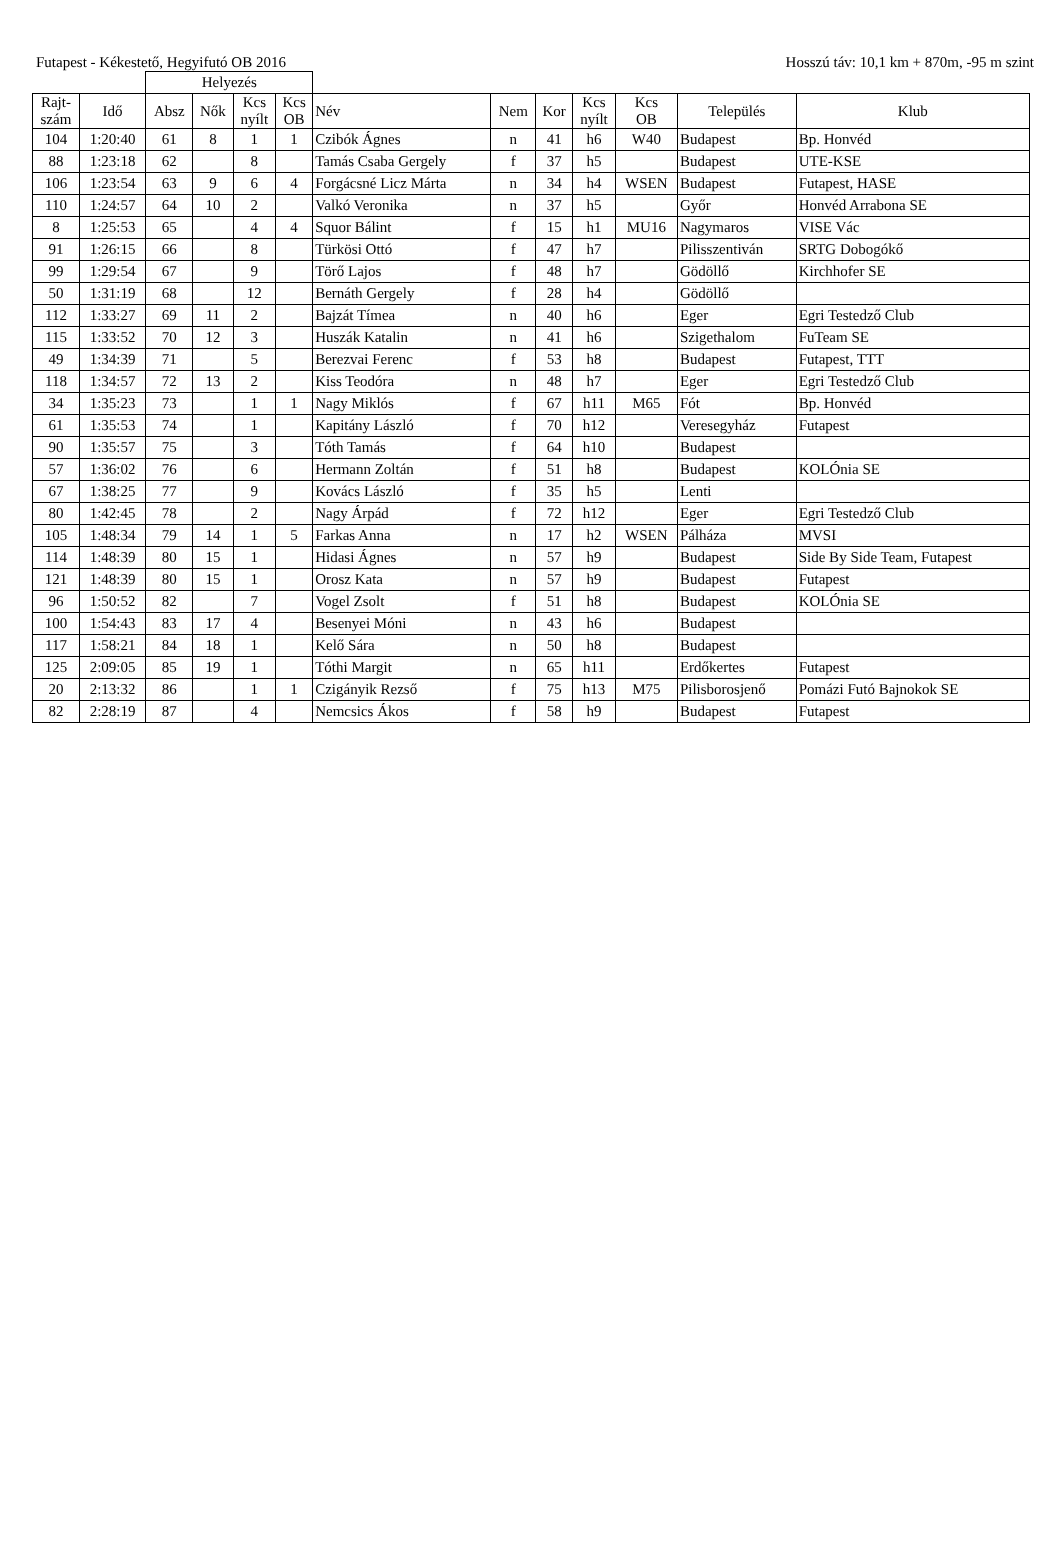Futapest - Kékestető, Hegyifutó OB 2016 Hosszú táv: 10,1 km + 870m, -95 m szint
| | | Helyezés | | | | | | | | | | |
| --- | --- | --- | --- | --- | --- | --- | --- | --- | --- | --- | --- | --- |
| Rajt- szám | Idő | Absz | Nők | Kcs nyílt | Kcs OB | Név | Nem | Kor | Kcs nyílt | Kcs OB | Település | Klub |
| 104 | 1:20:40 | 61 | 8 | 1 | 1 | Czibók Ágnes | n | 41 | h6 | W40 | Budapest | Bp. Honvéd |
| 88 | 1:23:18 | 62 | | 8 | | Tamás Csaba Gergely | f | 37 | h5 | | Budapest | UTE-KSE |
| 106 | 1:23:54 | 63 | 9 | 6 | 4 | Forgácsné Licz Márta | n | 34 | h4 | WSEN | Budapest | Futapest, HASE |
| 110 | 1:24:57 | 64 | 10 | 2 | | Valkó Veronika | n | 37 | h5 | | Győr | Honvéd Arrabona SE |
| 8 | 1:25:53 | 65 | | 4 | 4 | Squor Bálint | f | 15 | h1 | MU16 | Nagymaros | VISE Vác |
| 91 | 1:26:15 | 66 | | 8 | | Türkösi Ottó | f | 47 | h7 | | Pilisszentiván | SRTG Dobogókő |
| 99 | 1:29:54 | 67 | | 9 | | Törő Lajos | f | 48 | h7 | | Gödöllő | Kirchhofer SE |
| 50 | 1:31:19 | 68 | | 12 | | Bernáth Gergely | f | 28 | h4 | | Gödöllő | |
| 112 | 1:33:27 | 69 | 11 | 2 | | Bajzát Tímea | n | 40 | h6 | | Eger | Egri Testedző Club |
| 115 | 1:33:52 | 70 | 12 | 3 | | Huszák Katalin | n | 41 | h6 | | Szigethalom | FuTeam SE |
| 49 | 1:34:39 | 71 | | 5 | | Berezvai Ferenc | f | 53 | h8 | | Budapest | Futapest, TTT |
| 118 | 1:34:57 | 72 | 13 | 2 | | Kiss Teodóra | n | 48 | h7 | | Eger | Egri Testedző Club |
| 34 | 1:35:23 | 73 | | 1 | 1 | Nagy Miklós | f | 67 | h11 | M65 | Fót | Bp. Honvéd |
| 61 | 1:35:53 | 74 | | 1 | | Kapitány László | f | 70 | h12 | | Veresegyház | Futapest |
| 90 | 1:35:57 | 75 | | 3 | | Tóth Tamás | f | 64 | h10 | | Budapest | |
| 57 | 1:36:02 | 76 | | 6 | | Hermann Zoltán | f | 51 | h8 | | Budapest | KOLÓnia SE |
| 67 | 1:38:25 | 77 | | 9 | | Kovács László | f | 35 | h5 | | Lenti | |
| 80 | 1:42:45 | 78 | | 2 | | Nagy Árpád | f | 72 | h12 | | Eger | Egri Testedző Club |
| 105 | 1:48:34 | 79 | 14 | 1 | 5 | Farkas Anna | n | 17 | h2 | WSEN | Pálháza | MVSI |
| 114 | 1:48:39 | 80 | 15 | 1 | | Hidasi Ágnes | n | 57 | h9 | | Budapest | Side By Side Team, Futapest |
| 121 | 1:48:39 | 80 | 15 | 1 | | Orosz Kata | n | 57 | h9 | | Budapest | Futapest |
| 96 | 1:50:52 | 82 | | 7 | | Vogel Zsolt | f | 51 | h8 | | Budapest | KOLÓnia SE |
| 100 | 1:54:43 | 83 | 17 | 4 | | Besenyei Móni | n | 43 | h6 | | Budapest | |
| 117 | 1:58:21 | 84 | 18 | 1 | | Kelő Sára | n | 50 | h8 | | Budapest | |
| 125 | 2:09:05 | 85 | 19 | 1 | | Tóthi Margit | n | 65 | h11 | | Erdőkertes | Futapest |
| 20 | 2:13:32 | 86 | | 1 | 1 | Czigányik Rezső | f | 75 | h13 | M75 | Pilisborosjenő | Pomázi Futó Bajnokok SE |
| 82 | 2:28:19 | 87 | | 4 | | Nemcsics Ákos | f | 58 | h9 | | Budapest | Futapest |